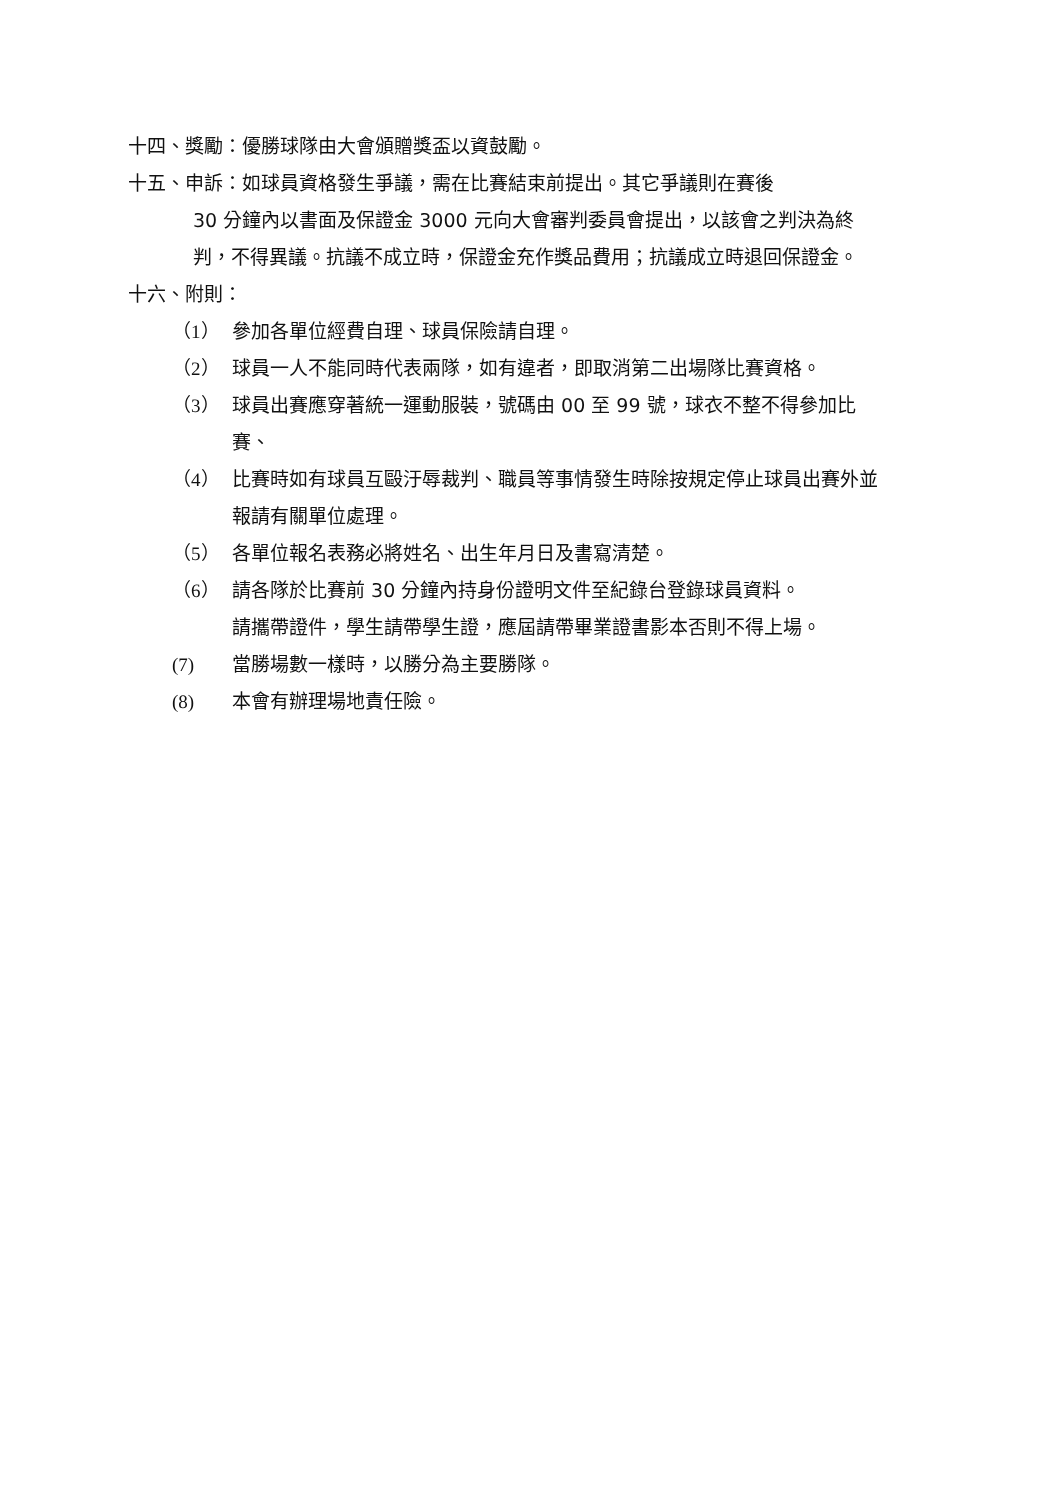十四、獎勵：優勝球隊由大會頒贈獎盃以資鼓勵。
十五、申訴：如球員資格發生爭議，需在比賽結束前提出。其它爭議則在賽後
30 分鐘內以書面及保證金 3000 元向大會審判委員會提出，以該會之判決為終判，不得異議。抗議不成立時，保證金充作獎品費用；抗議成立時退回保證金。
十六、附則：
（1） 參加各單位經費自理、球員保險請自理。
（2） 球員一人不能同時代表兩隊，如有違者，即取消第二出場隊比賽資格。
（3） 球員出賽應穿著統一運動服裝，號碼由 00 至 99 號，球衣不整不得參加比賽、
（4） 比賽時如有球員互毆汙辱裁判、職員等事情發生時除按規定停止球員出賽外並報請有關單位處理。
（5） 各單位報名表務必將姓名、出生年月日及書寫清楚。
（6） 請各隊於比賽前 30 分鐘內持身份證明文件至紀錄台登錄球員資料。
請攜帶證件，學生請帶學生證，應屆請帶畢業證書影本否則不得上場。
(7) 當勝場數一樣時，以勝分為主要勝隊。
(8) 本會有辦理場地責任險。